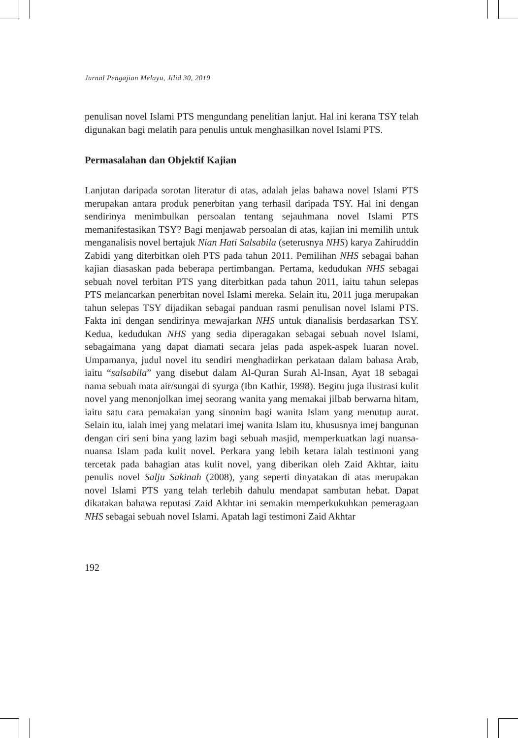Jurnal Pengajian Melayu, Jilid 30, 2019
penulisan novel Islami PTS mengundang penelitian lanjut. Hal ini kerana TSY telah digunakan bagi melatih para penulis untuk menghasilkan novel Islami PTS.
Permasalahan dan Objektif Kajian
Lanjutan daripada sorotan literatur di atas, adalah jelas bahawa novel Islami PTS merupakan antara produk penerbitan yang terhasil daripada TSY. Hal ini dengan sendirinya menimbulkan persoalan tentang sejauhmana novel Islami PTS memanifestasikan TSY? Bagi menjawab persoalan di atas, kajian ini memilih untuk menganalisis novel bertajuk Nian Hati Salsabila (seterusnya NHS) karya Zahiruddin Zabidi yang diterbitkan oleh PTS pada tahun 2011. Pemilihan NHS sebagai bahan kajian diasaskan pada beberapa pertimbangan. Pertama, kedudukan NHS sebagai sebuah novel terbitan PTS yang diterbitkan pada tahun 2011, iaitu tahun selepas PTS melancarkan penerbitan novel Islami mereka. Selain itu, 2011 juga merupakan tahun selepas TSY dijadikan sebagai panduan rasmi penulisan novel Islami PTS. Fakta ini dengan sendirinya mewajarkan NHS untuk dianalisis berdasarkan TSY. Kedua, kedudukan NHS yang sedia diperagakan sebagai sebuah novel Islami, sebagaimana yang dapat diamati secara jelas pada aspek-aspek luaran novel. Umpamanya, judul novel itu sendiri menghadirkan perkataan dalam bahasa Arab, iaitu “salsabila” yang disebut dalam Al-Quran Surah Al-Insan, Ayat 18 sebagai nama sebuah mata air/sungai di syurga (Ibn Kathir, 1998). Begitu juga ilustrasi kulit novel yang menonjolkan imej seorang wanita yang memakai jilbab berwarna hitam, iaitu satu cara pemakaian yang sinonim bagi wanita Islam yang menutup aurat. Selain itu, ialah imej yang melatari imej wanita Islam itu, khususnya imej bangunan dengan ciri seni bina yang lazim bagi sebuah masjid, memperkuatkan lagi nuansa-nuansa Islam pada kulit novel. Perkara yang lebih ketara ialah testimoni yang tercetak pada bahagian atas kulit novel, yang diberikan oleh Zaid Akhtar, iaitu penulis novel Salju Sakinah (2008), yang seperti dinyatakan di atas merupakan novel Islami PTS yang telah terlebih dahulu mendapat sambutan hebat. Dapat dikatakan bahawa reputasi Zaid Akhtar ini semakin memperkukuhkan pemeragaan NHS sebagai sebuah novel Islami. Apatah lagi testimoni Zaid Akhtar
192